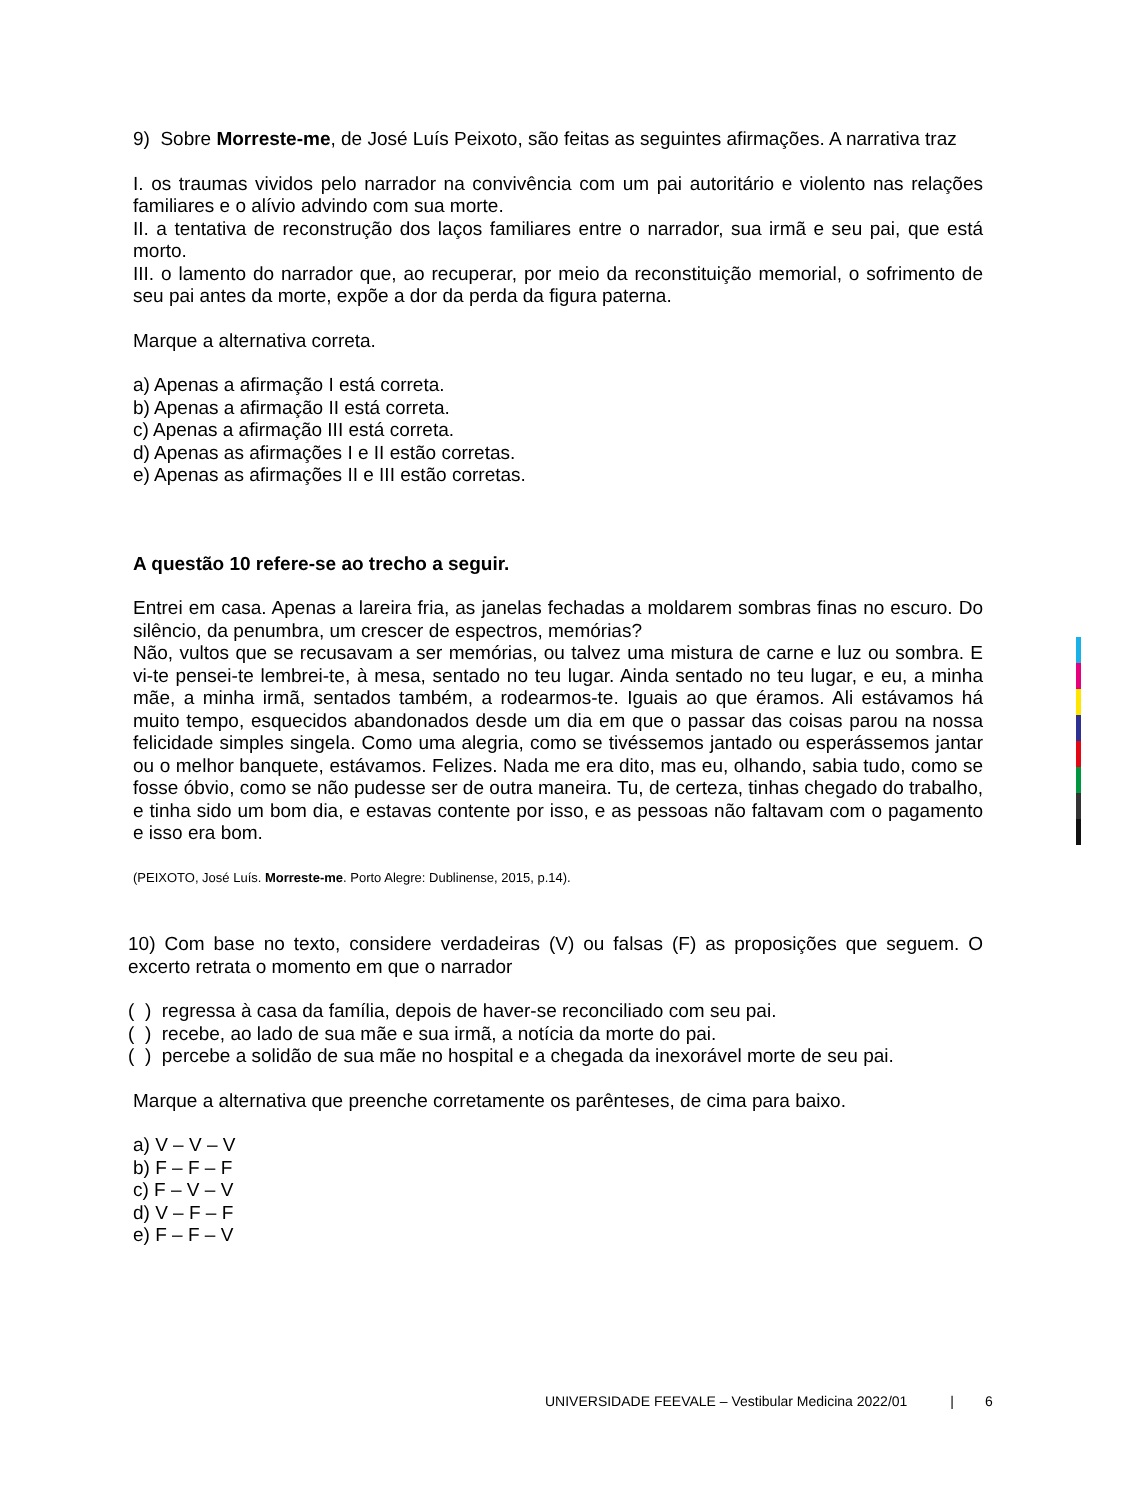9) Sobre Morreste-me, de José Luís Peixoto, são feitas as seguintes afirmações. A narrativa traz
I. os traumas vividos pelo narrador na convivência com um pai autoritário e violento nas relações familiares e o alívio advindo com sua morte.
II. a tentativa de reconstrução dos laços familiares entre o narrador, sua irmã e seu pai, que está morto.
III. o lamento do narrador que, ao recuperar, por meio da reconstituição memorial, o sofrimento de seu pai antes da morte, expõe a dor da perda da figura paterna.
Marque a alternativa correta.
a) Apenas a afirmação I está correta.
b) Apenas a afirmação II está correta.
c) Apenas a afirmação III está correta.
d) Apenas as afirmações I e II estão corretas.
e) Apenas as afirmações II e III estão corretas.
A questão 10 refere-se ao trecho a seguir.
Entrei em casa. Apenas a lareira fria, as janelas fechadas a moldarem sombras finas no escuro. Do silêncio, da penumbra, um crescer de espectros, memórias?
Não, vultos que se recusavam a ser memórias, ou talvez uma mistura de carne e luz ou sombra. E vi-te pensei-te lembrei-te, à mesa, sentado no teu lugar. Ainda sentado no teu lugar, e eu, a minha mãe, a minha irmã, sentados também, a rodearmos-te. Iguais ao que éramos. Ali estávamos há muito tempo, esquecidos abandonados desde um dia em que o passar das coisas parou na nossa felicidade simples singela. Como uma alegria, como se tivéssemos jantado ou esperássemos jantar ou o melhor banquete, estávamos. Felizes. Nada me era dito, mas eu, olhando, sabia tudo, como se fosse óbvio, como se não pudesse ser de outra maneira. Tu, de certeza, tinhas chegado do trabalho, e tinha sido um bom dia, e estavas contente por isso, e as pessoas não faltavam com o pagamento e isso era bom.
(PEIXOTO, José Luís. Morreste-me. Porto Alegre: Dublinense, 2015, p.14).
10) Com base no texto, considere verdadeiras (V) ou falsas (F) as proposições que seguem. O excerto retrata o momento em que o narrador
( ) regressa à casa da família, depois de haver-se reconciliado com seu pai.
( ) recebe, ao lado de sua mãe e sua irmã, a notícia da morte do pai.
( ) percebe a solidão de sua mãe no hospital e a chegada da inexorável morte de seu pai.
Marque a alternativa que preenche corretamente os parênteses, de cima para baixo.
a) V – V – V
b) F – F – F
c) F – V – V
d) V – F – F
e) F – F – V
UNIVERSIDADE FEEVALE – Vestibular Medicina 2022/01 | 6